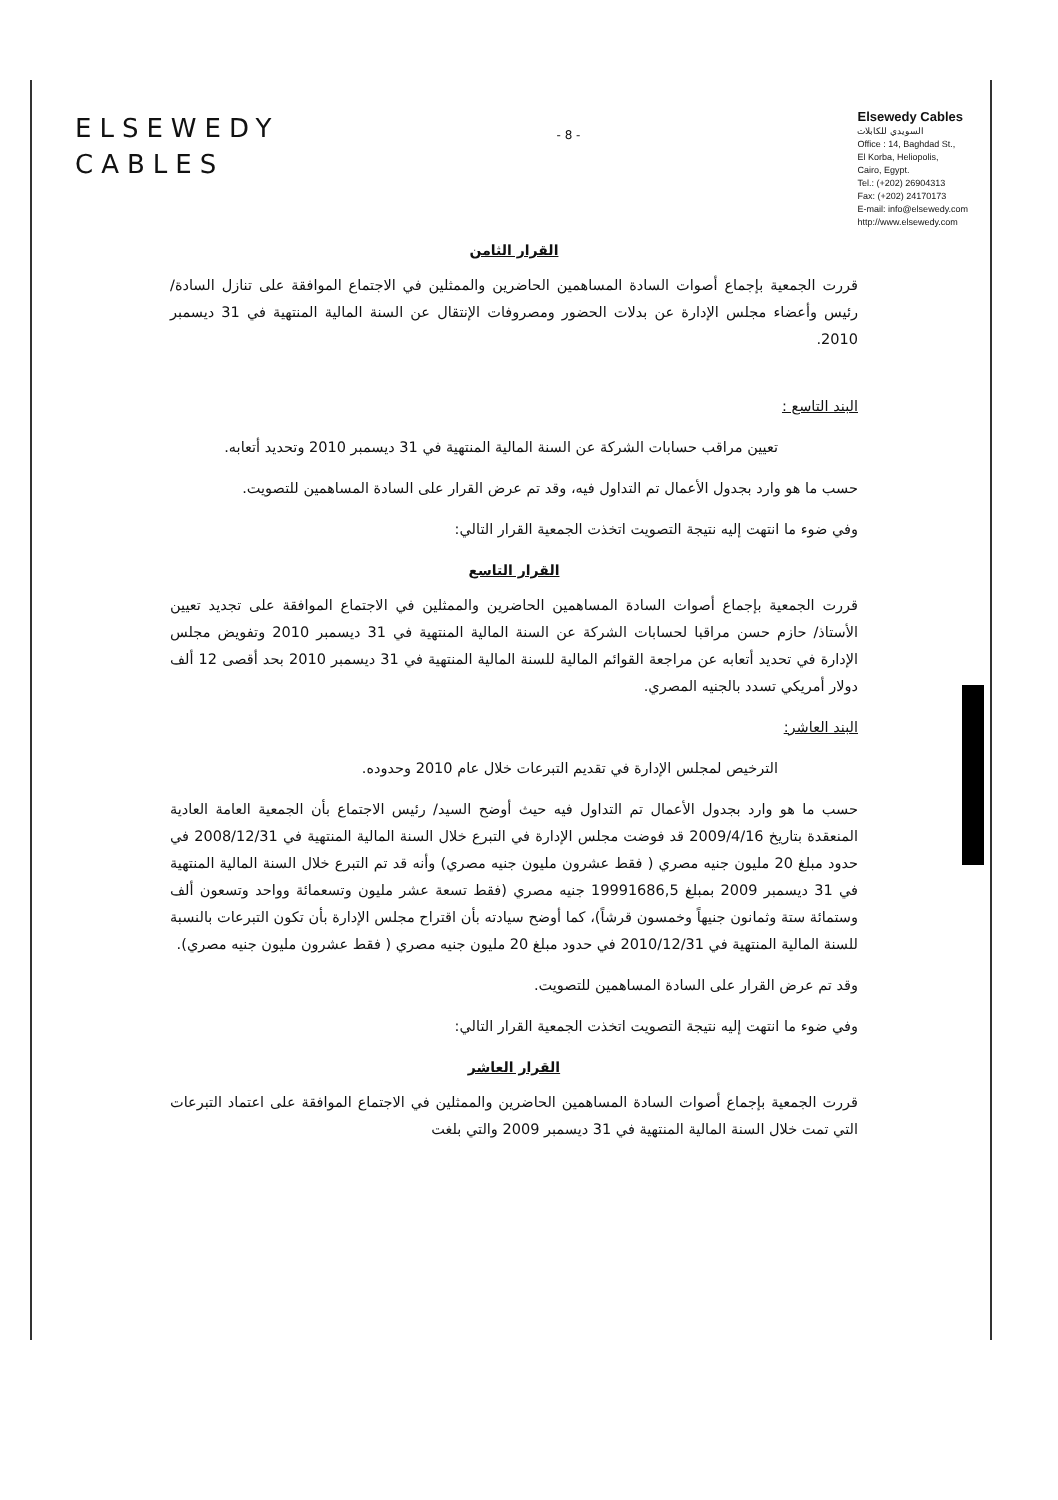ELSEWEDY
CABLES
- 8 -
Elsewedy Cables
السويدي للكابلات
Office : 14, Baghdad St.,
El Korba, Heliopolis,
Cairo, Egypt.
Tel.: (+202) 26904313
Fax: (+202) 24170173
E-mail: info@elsewedy.com
http://www.elsewedy.com
القرار الثامن
قررت الجمعية بإجماع أصوات السادة المساهمين الحاضرين والممثلين في الاجتماع الموافقة على تنازل السادة/ رئيس وأعضاء مجلس الإدارة عن بدلات الحضور ومصروفات الإنتقال عن السنة المالية المنتهية في 31 ديسمبر 2010.
البند التاسع :
تعيين مراقب حسابات الشركة عن السنة المالية المنتهية في 31 ديسمبر 2010 وتحديد أتعابه.
حسب ما هو وارد بجدول الأعمال تم التداول فيه، وقد تم عرض القرار على السادة المساهمين للتصويت.
وفي ضوء ما انتهت إليه نتيجة التصويت اتخذت الجمعية القرار التالي:
القرار التاسع
قررت الجمعية بإجماع أصوات السادة المساهمين الحاضرين والممثلين في الاجتماع الموافقة على تجديد تعيين الأستاذ/ حازم حسن مراقبا لحسابات الشركة عن السنة المالية المنتهية في 31 ديسمبر 2010 وتفويض مجلس الإدارة في تحديد أتعابه عن مراجعة القوائم المالية للسنة المالية المنتهية في 31 ديسمبر 2010 بحد أقصى 12 ألف دولار أمريكي تسدد بالجنيه المصري.
البند العاشر:
الترخيص لمجلس الإدارة في تقديم التبرعات خلال عام 2010 وحدوده.
حسب ما هو وارد بجدول الأعمال تم التداول فيه حيث أوضح السيد/ رئيس الاجتماع بأن الجمعية العامة العادية المنعقدة بتاريخ 2009/4/16 قد فوضت مجلس الإدارة في التبرع خلال السنة المالية المنتهية في 2008/12/31 في حدود مبلغ 20 مليون جنيه مصري ( فقط عشرون مليون جنيه مصري) وأنه قد تم التبرع خلال السنة المالية المنتهية في 31 ديسمبر 2009 بمبلغ 19991686,5 جنيه مصري (فقط تسعة عشر مليون وتسعمائة وواحد وتسعون ألف وستمائة ستة وثمانون جنيهاً وخمسون قرشاً)، كما أوضح سيادته بأن اقتراح مجلس الإدارة بأن تكون التبرعات بالنسبة للسنة المالية المنتهية في 2010/12/31 في حدود مبلغ 20 مليون جنيه مصري ( فقط عشرون مليون جنيه مصري).
وقد تم عرض القرار على السادة المساهمين للتصويت.
وفي ضوء ما انتهت إليه نتيجة التصويت اتخذت الجمعية القرار التالي:
القرار العاشر
قررت الجمعية بإجماع أصوات السادة المساهمين الحاضرين والممثلين في الاجتماع الموافقة على اعتماد التبرعات التي تمت خلال السنة المالية المنتهية في 31 ديسمبر 2009 والتي بلغت